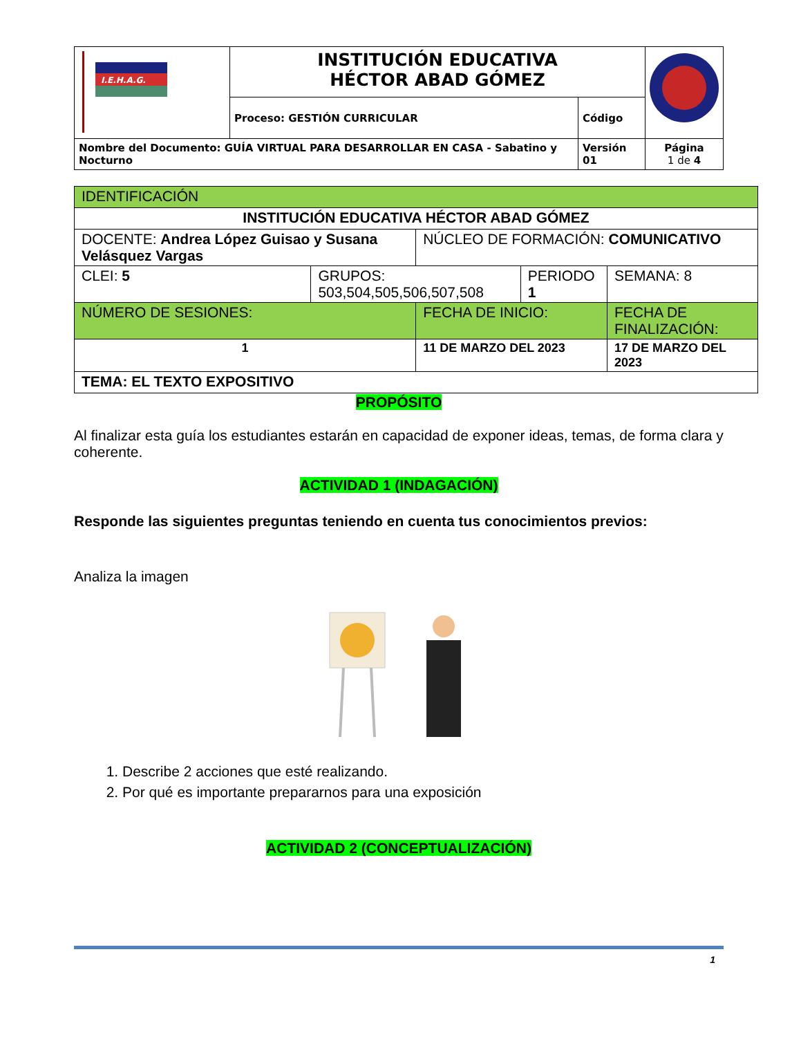| I.E.H.A.G. | INSTITUCIÓN EDUCATIVA HÉCTOR ABAD GÓMEZ | | |
| | Proceso: GESTIÓN CURRICULAR | Código | |
| Nombre del Documento: GUÍA VIRTUAL PARA DESARROLLAR EN CASA - Sabatino y Nocturno | | Versión 01 | Página 1 de 4 |
| IDENTIFICACIÓN | | | | |
| INSTITUCIÓN EDUCATIVA HÉCTOR ABAD GÓMEZ | | | | |
| DOCENTE: Andrea López Guisao y Susana Velásquez Vargas | | NÚCLEO DE FORMACIÓN: COMUNICATIVO | | |
| CLEI: 5 | GRUPOS: 503,504,505,506,507,508 | | PERIODO 1 | SEMANA: 8 |
| NÚMERO DE SESIONES: | | FECHA DE INICIO: | | FECHA DE FINALIZACIÓN: |
| 1 | | 11 DE MARZO DEL 2023 | | 17 DE MARZO DEL 2023 |
| TEMA: EL TEXTO EXPOSITIVO | | | | |
PROPÓSITO
Al finalizar esta guía los estudiantes estarán en capacidad de exponer ideas, temas, de forma clara y coherente.
ACTIVIDAD 1 (INDAGACIÓN)
Responde las siguientes preguntas teniendo en cuenta tus conocimientos previos:
Analiza la imagen
1. Describe 2 acciones que esté realizando.
2. Por qué es importante prepararnos para una exposición
ACTIVIDAD 2 (CONCEPTUALIZACIÓN)
1